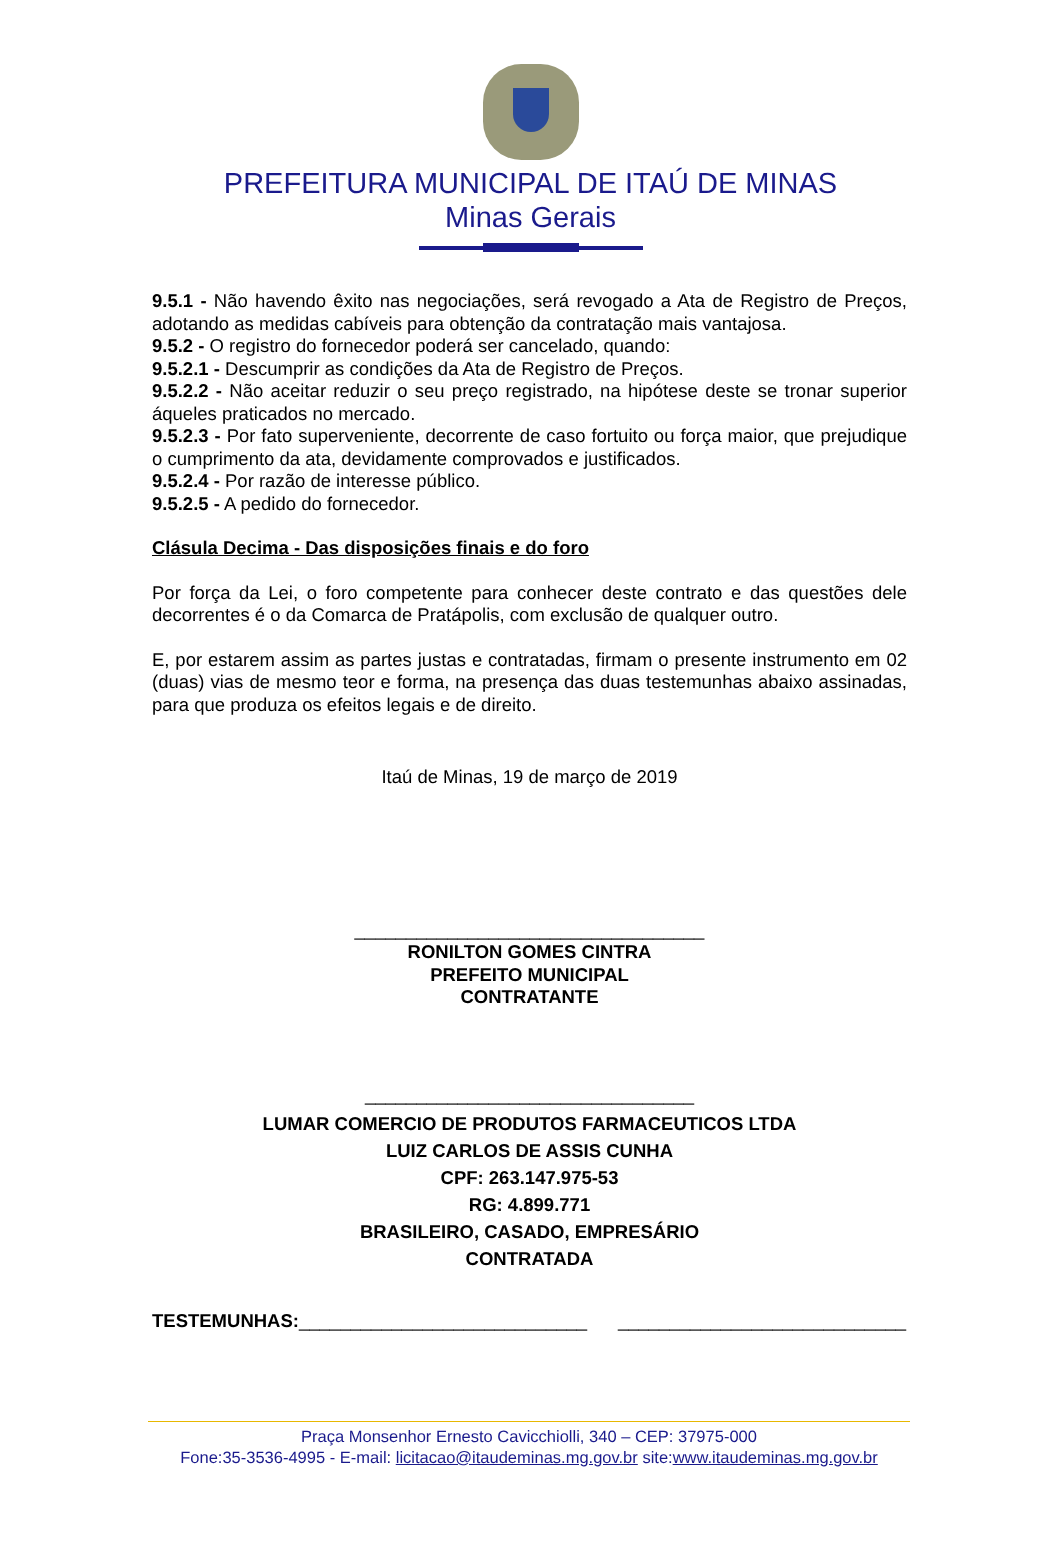PREFEITURA MUNICIPAL DE ITAÚ DE MINAS
Minas Gerais
9.5.1 - Não havendo êxito nas negociações, será revogado a Ata de Registro de Preços, adotando as medidas cabíveis para obtenção da contratação mais vantajosa.
9.5.2 - O registro do fornecedor poderá ser cancelado, quando:
9.5.2.1 - Descumprir as condições da Ata de Registro de Preços.
9.5.2.2 - Não aceitar reduzir o seu preço registrado, na hipótese deste se tronar superior áqueles praticados no mercado.
9.5.2.3 - Por fato superveniente, decorrente de caso fortuito ou força maior, que prejudique o cumprimento da ata, devidamente comprovados e justificados.
9.5.2.4 - Por razão de interesse público.
9.5.2.5 - A pedido do fornecedor.
Clásula Decima - Das disposições finais e do foro
Por força da Lei, o foro competente para conhecer deste contrato e das questões dele decorrentes é o da Comarca de Pratápolis, com exclusão de qualquer outro.
E, por estarem assim as partes justas e contratadas, firmam o presente instrumento em 02 (duas) vias de mesmo teor e forma, na presença das duas testemunhas abaixo assinadas, para que produza os efeitos legais e de direito.
Itaú de Minas, 19 de março de 2019
__________________________________
RONILTON GOMES CINTRA
PREFEITO MUNICIPAL
CONTRATANTE
________________________________
LUMAR COMERCIO DE PRODUTOS FARMACEUTICOS LTDA
LUIZ CARLOS DE ASSIS CUNHA
CPF: 263.147.975-53
RG: 4.899.771
BRASILEIRO, CASADO, EMPRESÁRIO
CONTRATADA
TESTEMUNHAS:____________________________ ____________________________
Praça Monsenhor Ernesto Cavicchiolli, 340 – CEP: 37975-000
Fone:35-3536-4995 - E-mail: licitacao@itaudeminas.mg.gov.br site:www.itaudeminas.mg.gov.br